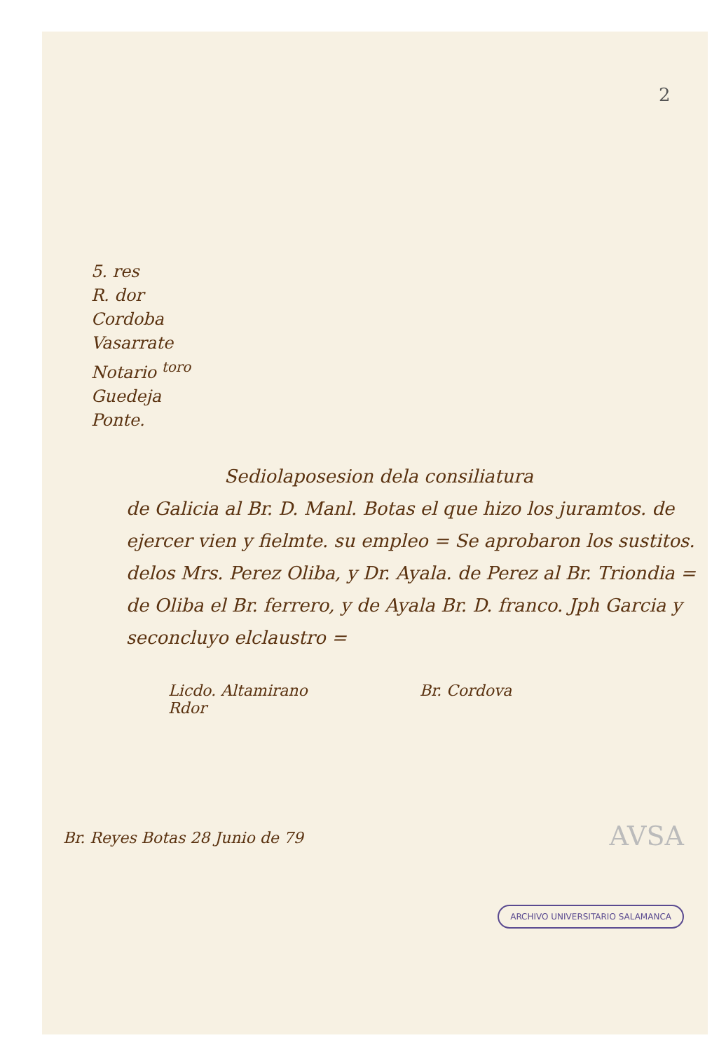2
5. res
R. dor
Cordoba
Vasarrate
Notario <sup>toro</sup>
Guedeja
Ponte.
Sediolaposesion dela consiliatura
de Galicia al Br. D. Manl. Botas el que hizo los juramtos. de ejercer vien y fielmte. su empleo = Se aprobaron los sustitos. delos Mrs. Perez Oliba, y Dr. Ayala. de Perez al Br. Triondia = de Oliba el Br. ferrero, y de Ayala Br. D. franco. Jph Garcia y seconcluyo elclaustro =
Licdo. Altamirano
Rdor
Br. Cordova
Br. Reyes Botas 28 Junio de 79
AVSA
ARCHIVO UNIVERSITARIO SALAMANCA